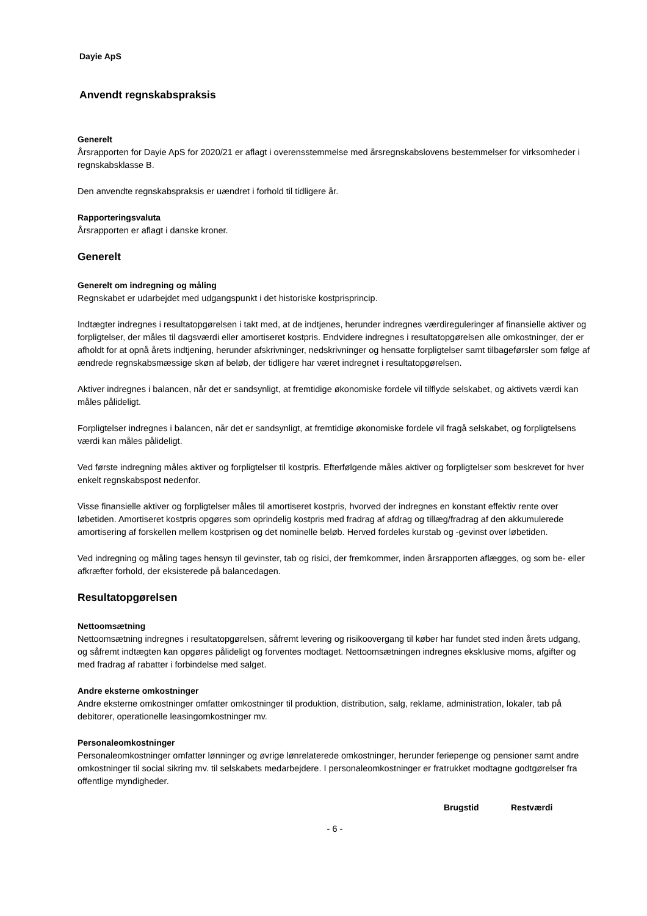Dayie ApS
Anvendt regnskabspraksis
Generelt
Årsrapporten for Dayie ApS for 2020/21 er aflagt i overensstemmelse med årsregnskabslovens bestemmelser for virksomheder i regnskabsklasse B.
Den anvendte regnskabspraksis er uændret i forhold til tidligere år.
Rapporteringsvaluta
Årsrapporten er aflagt i danske kroner.
Generelt
Generelt om indregning og måling
Regnskabet er udarbejdet med udgangspunkt i det historiske kostprisprincip.
Indtægter indregnes i resultatopgørelsen i takt med, at de indtjenes, herunder indregnes værdireguleringer af finansielle aktiver og forpligtelser, der måles til dagsværdi eller amortiseret kostpris. Endvidere indregnes i resultatopgørelsen alle omkostninger, der er afholdt for at opnå årets indtjening, herunder afskrivninger, nedskrivninger og hensatte forpligtelser samt tilbageførsler som følge af ændrede regnskabsmæssige skøn af beløb, der tidligere har været indregnet i resultatopgørelsen.
Aktiver indregnes i balancen, når det er sandsynligt, at fremtidige økonomiske fordele vil tilflyde selskabet, og aktivets værdi kan måles pålideligt.
Forpligtelser indregnes i balancen, når det er sandsynligt, at fremtidige økonomiske fordele vil fragå selskabet, og forpligtelsens værdi kan måles pålideligt.
Ved første indregning måles aktiver og forpligtelser til kostpris. Efterfølgende måles aktiver og forpligtelser som beskrevet for hver enkelt regnskabspost nedenfor.
Visse finansielle aktiver og forpligtelser måles til amortiseret kostpris, hvorved der indregnes en konstant effektiv rente over løbetiden. Amortiseret kostpris opgøres som oprindelig kostpris med fradrag af afdrag og tillæg/fradrag af den akkumulerede amortisering af forskellen mellem kostprisen og det nominelle beløb. Herved fordeles kurstab og -gevinst over løbetiden.
Ved indregning og måling tages hensyn til gevinster, tab og risici, der fremkommer, inden årsrapporten aflægges, og som be- eller afkræfter forhold, der eksisterede på balancedagen.
Resultatopgørelsen
Nettoomsætning
Nettoomsætning indregnes i resultatopgørelsen, såfremt levering og risikoovergang til køber har fundet sted inden årets udgang, og såfremt indtægten kan opgøres pålideligt og forventes modtaget. Nettoomsætningen indregnes eksklusive moms, afgifter og med fradrag af rabatter i forbindelse med salget.
Andre eksterne omkostninger
Andre eksterne omkostninger omfatter omkostninger til produktion, distribution, salg, reklame, administration, lokaler, tab på debitorer, operationelle leasingomkostninger mv.
Personaleomkostninger
Personaleomkostninger omfatter lønninger og øvrige lønrelaterede omkostninger, herunder feriepenge og pensioner samt andre omkostninger til social sikring mv. til selskabets medarbejdere. I personaleomkostninger er fratrukket modtagne godtgørelser fra offentlige myndigheder.
| Brugstid | Restværdi |
| --- | --- |
- 6 -